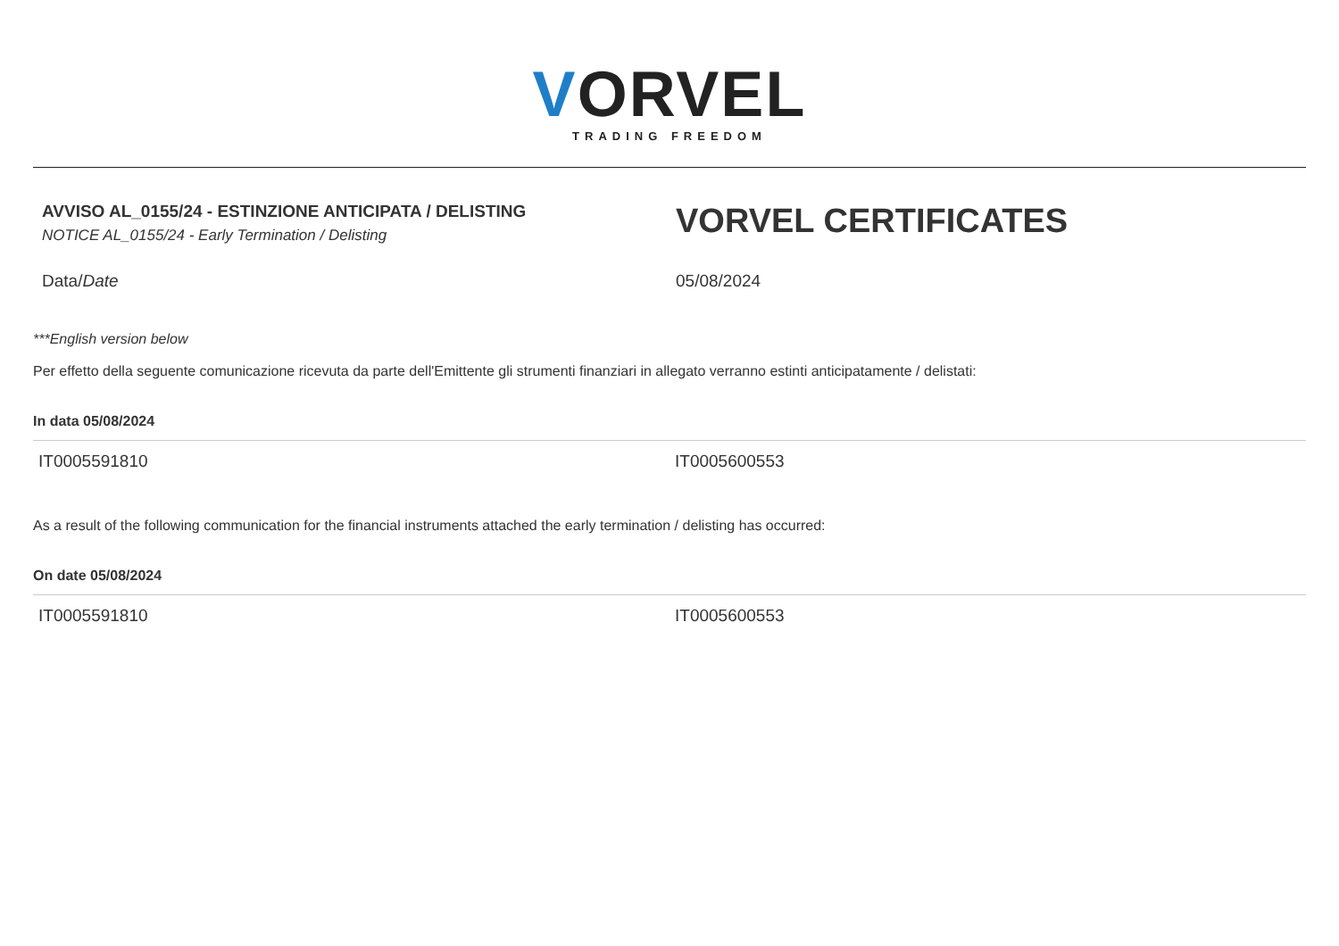VORVEL
TRADING FREEDOM
AVVISO AL_0155/24 - ESTINZIONE ANTICIPATA / DELISTING
NOTICE AL_0155/24 - Early Termination / Delisting
VORVEL CERTIFICATES
Data/Date 05/08/2024
***English version below
Per effetto della seguente comunicazione ricevuta da parte dell'Emittente gli strumenti finanziari in allegato verranno estinti anticipatamente / delistati:
In data 05/08/2024
| IT0005591810 | IT0005600553 |
As a result of the following communication for the financial instruments attached the early termination / delisting has occurred:
On date 05/08/2024
| IT0005591810 | IT0005600553 |